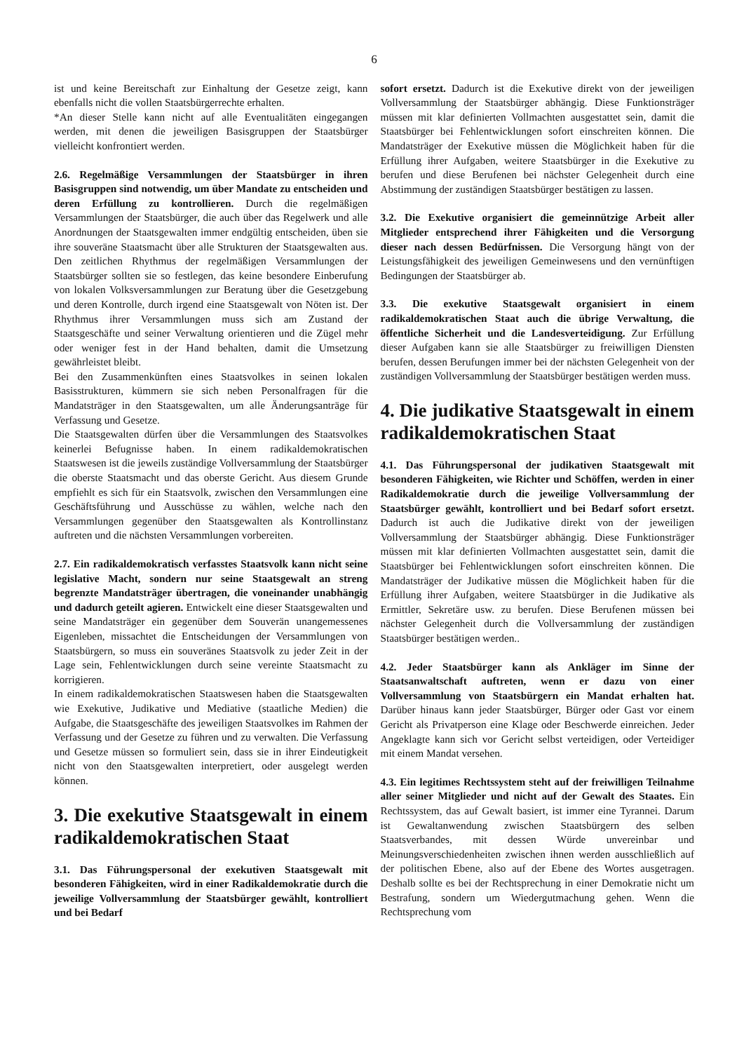6
ist und keine Bereitschaft zur Einhaltung der Gesetze zeigt, kann ebenfalls nicht die vollen Staatsbürgerrechte erhalten.
*An dieser Stelle kann nicht auf alle Eventualitäten eingegangen werden, mit denen die jeweiligen Basisgruppen der Staatsbürger vielleicht konfrontiert werden.
2.6. Regelmäßige Versammlungen der Staatsbürger in ihren Basisgruppen sind notwendig, um über Mandate zu entscheiden und deren Erfüllung zu kontrollieren. Durch die regelmäßigen Versammlungen der Staatsbürger, die auch über das Regelwerk und alle Anordnungen der Staatsgewalten immer endgültig entscheiden, üben sie ihre souveräne Staatsmacht über alle Strukturen der Staatsgewalten aus. Den zeitlichen Rhythmus der regelmäßigen Versammlungen der Staatsbürger sollten sie so festlegen, das keine besondere Einberufung von lokalen Volksversammlungen zur Beratung über die Gesetzgebung und deren Kontrolle, durch irgend eine Staatsgewalt von Nöten ist. Der Rhythmus ihrer Versammlungen muss sich am Zustand der Staatsgeschäfte und seiner Verwaltung orientieren und die Zügel mehr oder weniger fest in der Hand behalten, damit die Umsetzung gewährleistet bleibt.
Bei den Zusammenkünften eines Staatsvolkes in seinen lokalen Basisstrukturen, kümmern sie sich neben Personalfragen für die Mandatsträger in den Staatsgewalten, um alle Änderungsanträge für Verfassung und Gesetze.
Die Staatsgewalten dürfen über die Versammlungen des Staatsvolkes keinerlei Befugnisse haben. In einem radikaldemokratischen Staatswesen ist die jeweils zuständige Vollversammlung der Staatsbürger die oberste Staatsmacht und das oberste Gericht. Aus diesem Grunde empfiehlt es sich für ein Staatsvolk, zwischen den Versammlungen eine Geschäftsführung und Ausschüsse zu wählen, welche nach den Versammlungen gegenüber den Staatsgewalten als Kontrollinstanz auftreten und die nächsten Versammlungen vorbereiten.
2.7. Ein radikaldemokratisch verfasstes Staatsvolk kann nicht seine legislative Macht, sondern nur seine Staatsgewalt an streng begrenzte Mandatsträger übertragen, die voneinander unabhängig und dadurch geteilt agieren. Entwickelt eine dieser Staatsgewalten und seine Mandatsträger ein gegenüber dem Souverän unangemessenes Eigenleben, missachtet die Entscheidungen der Versammlungen von Staatsbürgern, so muss ein souveränes Staatsvolk zu jeder Zeit in der Lage sein, Fehlentwicklungen durch seine vereinte Staatsmacht zu korrigieren.
In einem radikaldemokratischen Staatswesen haben die Staatsgewalten wie Exekutive, Judikative und Mediative (staatliche Medien) die Aufgabe, die Staatsgeschäfte des jeweiligen Staatsvolkes im Rahmen der Verfassung und der Gesetze zu führen und zu verwalten. Die Verfassung und Gesetze müssen so formuliert sein, dass sie in ihrer Eindeutigkeit nicht von den Staatsgewalten interpretiert, oder ausgelegt werden können.
3. Die exekutive Staatsgewalt in einem radikaldemokratischen Staat
3.1. Das Führungspersonal der exekutiven Staatsgewalt mit besonderen Fähigkeiten, wird in einer Radikaldemokratie durch die jeweilige Vollversammlung der Staatsbürger gewählt, kontrolliert und bei Bedarf
sofort ersetzt. Dadurch ist die Exekutive direkt von der jeweiligen Vollversammlung der Staatsbürger abhängig. Diese Funktionsträger müssen mit klar definierten Vollmachten ausgestattet sein, damit die Staatsbürger bei Fehlentwicklungen sofort einschreiten können. Die Mandatsträger der Exekutive müssen die Möglichkeit haben für die Erfüllung ihrer Aufgaben, weitere Staatsbürger in die Exekutive zu berufen und diese Berufenen bei nächster Gelegenheit durch eine Abstimmung der zuständigen Staatsbürger bestätigen zu lassen.
3.2. Die Exekutive organisiert die gemeinnützige Arbeit aller Mitglieder entsprechend ihrer Fähigkeiten und die Versorgung dieser nach dessen Bedürfnissen. Die Versorgung hängt von der Leistungsfähigkeit des jeweiligen Gemeinwesens und den vernünftigen Bedingungen der Staatsbürger ab.
3.3. Die exekutive Staatsgewalt organisiert in einem radikaldemokratischen Staat auch die übrige Verwaltung, die öffentliche Sicherheit und die Landesverteidigung. Zur Erfüllung dieser Aufgaben kann sie alle Staatsbürger zu freiwilligen Diensten berufen, dessen Berufungen immer bei der nächsten Gelegenheit von der zuständigen Vollversammlung der Staatsbürger bestätigen werden muss.
4. Die judikative Staatsgewalt in einem radikaldemokratischen Staat
4.1. Das Führungspersonal der judikativen Staatsgewalt mit besonderen Fähigkeiten, wie Richter und Schöffen, werden in einer Radikaldemokratie durch die jeweilige Vollversammlung der Staatsbürger gewählt, kontrolliert und bei Bedarf sofort ersetzt. Dadurch ist auch die Judikative direkt von der jeweiligen Vollversammlung der Staatsbürger abhängig. Diese Funktionsträger müssen mit klar definierten Vollmachten ausgestattet sein, damit die Staatsbürger bei Fehlentwicklungen sofort einschreiten können. Die Mandatsträger der Judikative müssen die Möglichkeit haben für die Erfüllung ihrer Aufgaben, weitere Staatsbürger in die Judikative als Ermittler, Sekretäre usw. zu berufen. Diese Berufenen müssen bei nächster Gelegenheit durch die Vollversammlung der zuständigen Staatsbürger bestätigen werden..
4.2. Jeder Staatsbürger kann als Ankläger im Sinne der Staatsanwaltschaft auftreten, wenn er dazu von einer Vollversammlung von Staatsbürgern ein Mandat erhalten hat. Darüber hinaus kann jeder Staatsbürger, Bürger oder Gast vor einem Gericht als Privatperson eine Klage oder Beschwerde einreichen. Jeder Angeklagte kann sich vor Gericht selbst verteidigen, oder Verteidiger mit einem Mandat versehen.
4.3. Ein legitimes Rechtssystem steht auf der freiwilligen Teilnahme aller seiner Mitglieder und nicht auf der Gewalt des Staates. Ein Rechtssystem, das auf Gewalt basiert, ist immer eine Tyrannei. Darum ist Gewaltanwendung zwischen Staatsbürgern des selben Staatsverbandes, mit dessen Würde unvereinbar und Meinungsverschiedenheiten zwischen ihnen werden ausschließlich auf der politischen Ebene, also auf der Ebene des Wortes ausgetragen. Deshalb sollte es bei der Rechtsprechung in einer Demokratie nicht um Bestrafung, sondern um Wiedergutmachung gehen. Wenn die Rechtsprechung vom